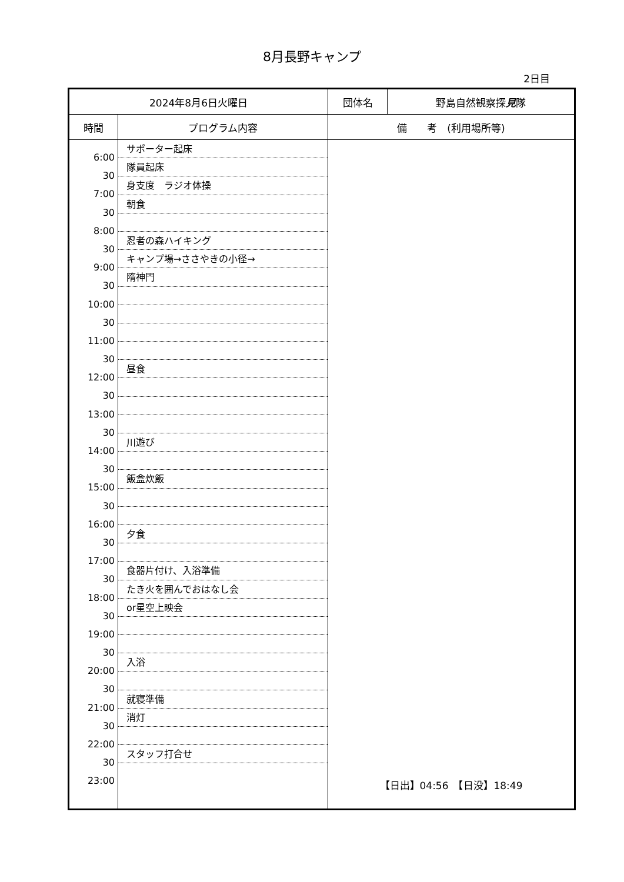8月長野キャンプ
2日目
| 2024年8月6日火曜日 | | 団体名 | 野島自然観察探 見 隊 |
| 時間 | プログラム内容 | 備 考 (利用場所等) | |
| 6:00 30 7:00 30 8:00 30 9:00 30 10:00 30 11:00 30 12:00 30 13:00 30 14:00 30 15:00 30 16:00 30 17:00 30 18:00 30 19:00 30 20:00 30 21:00 30 22:00 30 23:00 | サポーター起床 隊員起床 身支度 ラジオ体操 朝食 忍者の森ハイキング キャンプ場→ささやきの小径→ 隋神門 昼食 川遊び 飯盒炊飯 夕食 食器片付け、入浴準備 たき火を囲んでおはなし会 or星空上映会 入浴 就寝準備 消灯 スタッフ打合せ | 【日出】04:56 【日没】18:49 | |